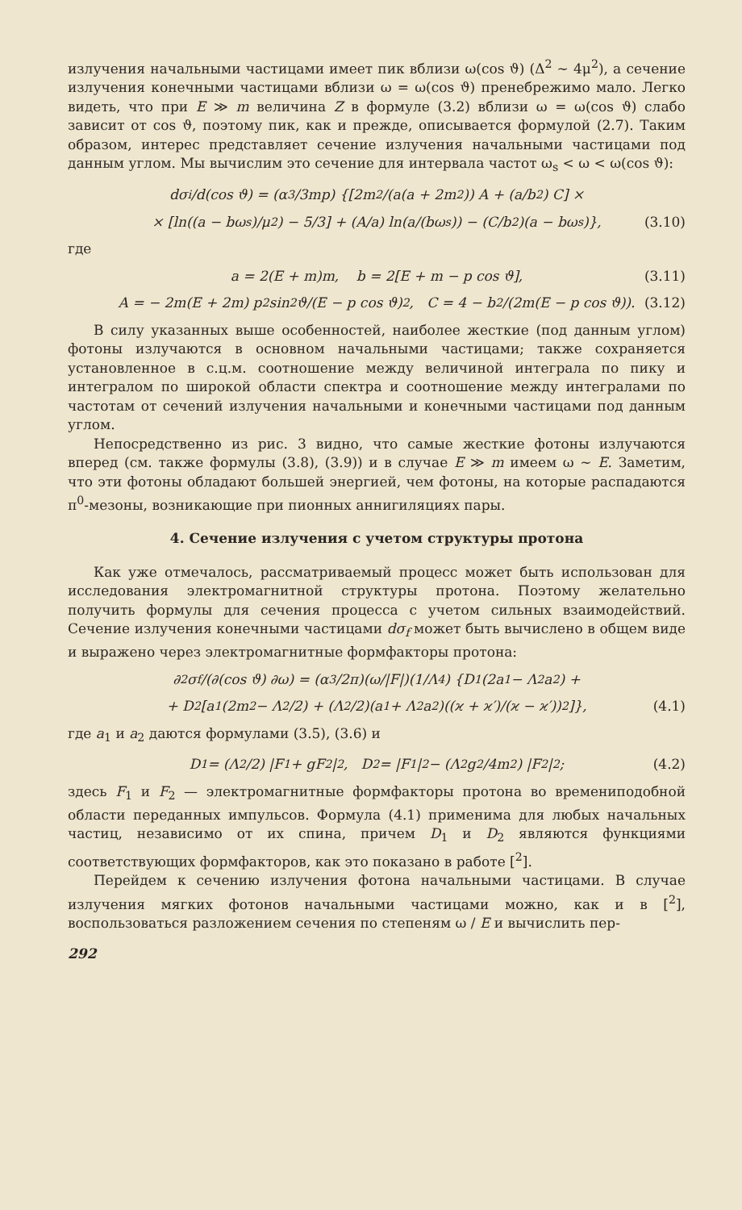излучения начальными частицами имеет пик вблизи ω(cos ϑ) (Δ<sup>2</sup> ∼ 4μ<sup>2</sup>), а сечение излучения конечными частицами вблизи ω = ω(cos ϑ) пренебрежимо мало. Легко видеть, что при E ≫ m величина Z в формуле (3.2) вблизи ω = ω(cos ϑ) слабо зависит от cos ϑ, поэтому пик, как и прежде, описывается формулой (2.7). Таким образом, интерес представляет сечение излучения начальными частицами под данным углом. Мы вычислим это сечение для интервала частот ω<sub>s</sub> < ω < ω(cos ϑ):
dσ<sub>i</sub>/d(cos ϑ) = (α<sup>3</sup>/3mp) {[2m<sup>2</sup>/(a(a + 2m<sup>2</sup>)) A + (a/b<sup>2</sup>) C] ×
× [ln((a − bω<sub>s</sub>)/μ<sup>2</sup>) − 5/3] + (A/a) ln(a/(bω<sub>s</sub>)) − (C/b<sup>2</sup>)(a − bω<sub>s</sub>)}, (3.10)
где
a = 2(E + m)m, b = 2[E + m − p cos ϑ], (3.11)
A = − 2m(E + 2m) p<sup>2</sup> sin<sup>2</sup> ϑ/(E − p cos ϑ)<sup>2</sup>, C = 4 − b<sup>2</sup>/(2m(E − p cos ϑ)). (3.12)
В силу указанных выше особенностей, наиболее жесткие (под данным углом) фотоны излучаются в основном начальными частицами; также сохраняется установленное в с.ц.м. соотношение между величиной интеграла по пику и интегралом по широкой области спектра и соотношение между интегралами по частотам от сечений излучения начальными и конечными частицами под данным углом.
Непосредственно из рис. 3 видно, что самые жесткие фотоны излучаются вперед (см. также формулы (3.8), (3.9)) и в случае E ≫ m имеем ω ∼ E. Заметим, что эти фотоны обладают большей энергией, чем фотоны, на которые распадаются π<sup>0</sup>-мезоны, возникающие при пионных аннигиляциях пары.
4. Сечение излучения с учетом структуры протона
Как уже отмечалось, рассматриваемый процесс может быть использован для исследования электромагнитной структуры протона. Поэтому желательно получить формулы для сечения процесса с учетом сильных взаимодействий. Сечение излучения конечными частицами dσ<sub>f</sub> может быть вычислено в общем виде и выражено через электромагнитные формфакторы протона:
∂<sup>2</sup>σ<sub>f</sub>/(∂(cos ϑ) ∂ω) = (α<sup>3</sup>/2π)(ω/|F|)(1/Λ<sup>4</sup>) {D<sub>1</sub>(2a<sub>1</sub> − Λ<sup>2</sup>a<sub>2</sub>) +
+ D<sub>2</sub> [a<sub>1</sub>(2m<sup>2</sup> − Λ<sup>2</sup>/2) + (Λ<sup>2</sup>/2)(a<sub>1</sub> + Λ<sup>2</sup>a<sub>2</sub>)((ϰ + ϰ′)/(ϰ − ϰ′))<sup>2</sup>]}, (4.1)
где a<sub>1</sub> и a<sub>2</sub> даются формулами (3.5), (3.6) и
D<sub>1</sub> = (Λ<sup>2</sup>/2) |F<sub>1</sub> + gF<sub>2</sub>|<sup>2</sup>, D<sub>2</sub> = |F<sub>1</sub>|<sup>2</sup> − (Λ<sup>2</sup>g<sup>2</sup>/4m<sup>2</sup>) |F<sub>2</sub>|<sup>2</sup>; (4.2)
здесь F<sub>1</sub> и F<sub>2</sub> — электромагнитные формфакторы протона во времениподобной области переданных импульсов. Формула (4.1) применима для любых начальных частиц, независимо от их спина, причем D<sub>1</sub> и D<sub>2</sub> являются функциями соответствующих формфакторов, как это показано в работе [<sup>2</sup>].
Перейдем к сечению излучения фотона начальными частицами. В случае излучения мягких фотонов начальными частицами можно, как и в [<sup>2</sup>], воспользоваться разложением сечения по степеням ω / E и вычислить пер-
292